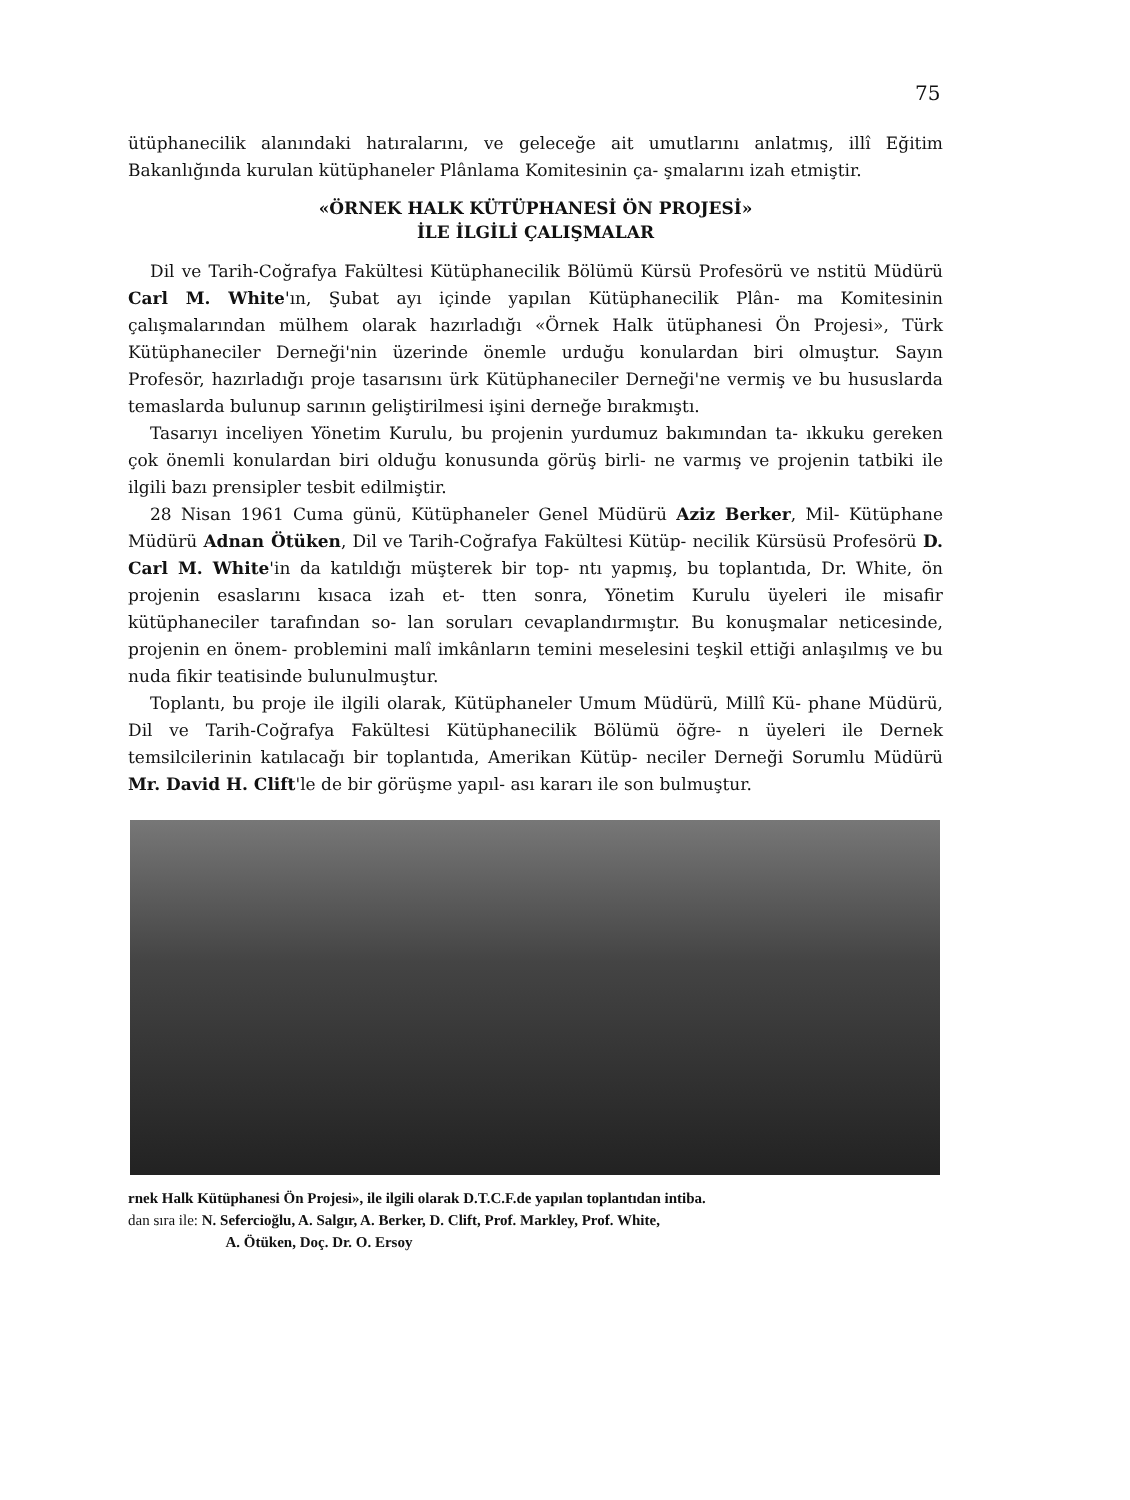75
ütüphanecilik alanındaki hatıralarını, ve geleceğe ait umutlarını anlatmış, illî Eğitim Bakanlığında kurulan kütüphaneler Plânlama Komitesinin ça- şmalarını izah etmiştir.
«ÖRNEK HALK KÜTÜPHANESİ ÖN PROJESİ»
İLE İLGİLİ ÇALIŞMALAR
Dil ve Tarih-Coğrafya Fakültesi Kütüphanecilik Bölümü Kürsü Profesörü ve nstitü Müdürü Carl M. White'ın, Şubat ayı içinde yapılan Kütüphanecilik Plân- ma Komitesinin çalışmalarından mülhem olarak hazırladığı «Örnek Halk ütüphanesi Ön Projesi», Türk Kütüphaneciler Derneği'nin üzerinde önemle urduğu konulardan biri olmuştur. Sayın Profesör, hazırladığı proje tasarısını ürk Kütüphaneciler Derneği'ne vermiş ve bu hususlarda temaslarda bulunup sarının geliştirilmesi işini derneğe bırakmıştı.
Tasarıyı inceliyen Yönetim Kurulu, bu projenin yurdumuz bakımından ta- ıkkuku gereken çok önemli konulardan biri olduğu konusunda görüş birli- ne varmış ve projenin tatbiki ile ilgili bazı prensipler tesbit edilmiştir.
28 Nisan 1961 Cuma günü, Kütüphaneler Genel Müdürü Aziz Berker, Mil- Kütüphane Müdürü Adnan Ötüken, Dil ve Tarih-Coğrafya Fakültesi Kütüp- necilik Kürsüsü Profesörü D. Carl M. White'in da katıldığı müşterek bir top- ntı yapmış, bu toplantıda, Dr. White, ön projenin esaslarını kısaca izah et- tten sonra, Yönetim Kurulu üyeleri ile misafir kütüphaneciler tarafından so- lan soruları cevaplandırmıştır. Bu konuşmalar neticesinde, projenin en önem- problemini malî imkânların temini meselesini teşkil ettiği anlaşılmış ve bu nuda fikir teatisinde bulunulmuştur.
Toplantı, bu proje ile ilgili olarak, Kütüphaneler Umum Müdürü, Millî Kü- phane Müdürü, Dil ve Tarih-Coğrafya Fakültesi Kütüphanecilik Bölümü öğre- n üyeleri ile Dernek temsilcilerinin katılacağı bir toplantıda, Amerikan Kütüp- neciler Derneği Sorumlu Müdürü Mr. David H. Clift'le de bir görüşme yapıl- ası kararı ile son bulmuştur.
rnek Halk Kütüphanesi Ön Projesi», ile ilgili olarak D.T.C.F.de yapılan toplantıdan intiba.
dan sıra ile: N. Sefercioğlu, A. Salgır, A. Berker, D. Clift, Prof. Markley, Prof. White,
A. Ötüken, Doç. Dr. O. Ersoy